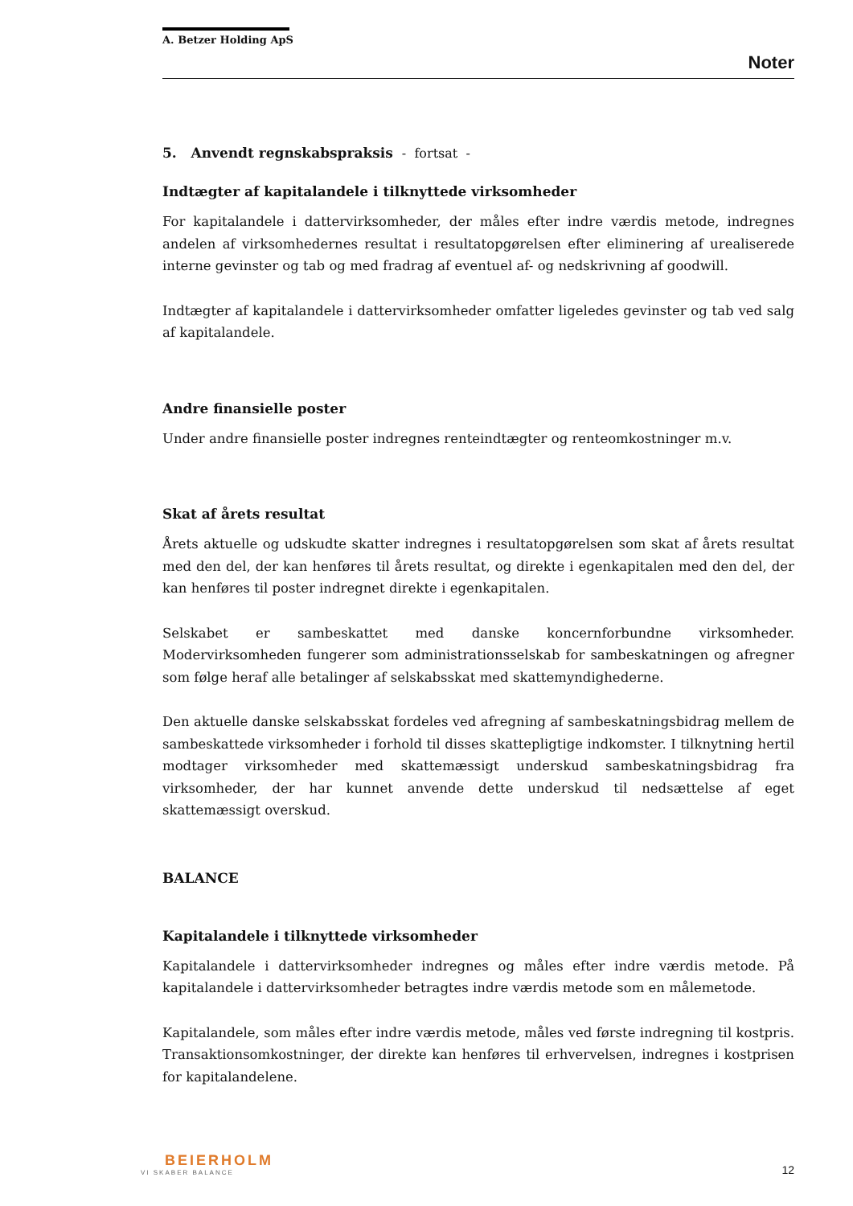A. Betzer Holding ApS
Noter
5. Anvendt regnskabspraksis - fortsat -
Indtægter af kapitalandele i tilknyttede virksomheder
For kapitalandele i dattervirksomheder, der måles efter indre værdis metode, indregnes andelen af virksomhedernes resultat i resultatopgørelsen efter eliminering af urealiserede interne gevinster og tab og med fradrag af eventuel af- og nedskrivning af goodwill.
Indtægter af kapitalandele i dattervirksomheder omfatter ligeledes gevinster og tab ved salg af kapitalandele.
Andre finansielle poster
Under andre finansielle poster indregnes renteindtægter og renteomkostninger m.v.
Skat af årets resultat
Årets aktuelle og udskudte skatter indregnes i resultatopgørelsen som skat af årets resultat med den del, der kan henføres til årets resultat, og direkte i egenkapitalen med den del, der kan henføres til poster indregnet direkte i egenkapitalen.
Selskabet er sambeskattet med danske koncernforbundne virksomheder. Modervirksomheden fungerer som administrationsselskab for sambeskatningen og afregner som følge heraf alle betalinger af selskabsskat med skattemyndighederne.
Den aktuelle danske selskabsskat fordeles ved afregning af sambeskatningsbidrag mellem de sambeskattede virksomheder i forhold til disses skattepligtige indkomster. I tilknytning hertil modtager virksomheder med skattemæssigt underskud sambeskatningsbidrag fra virksomheder, der har kunnet anvende dette underskud til nedsættelse af eget skattemæssigt overskud.
BALANCE
Kapitalandele i tilknyttede virksomheder
Kapitalandele i dattervirksomheder indregnes og måles efter indre værdis metode. På kapitalandele i dattervirksomheder betragtes indre værdis metode som en målemetode.
Kapitalandele, som måles efter indre værdis metode, måles ved første indregning til kostpris. Transaktionsomkostninger, der direkte kan henføres til erhvervelsen, indregnes i kostprisen for kapitalandelene.
BEIERHOLM
VI SKABER BALANCE
12